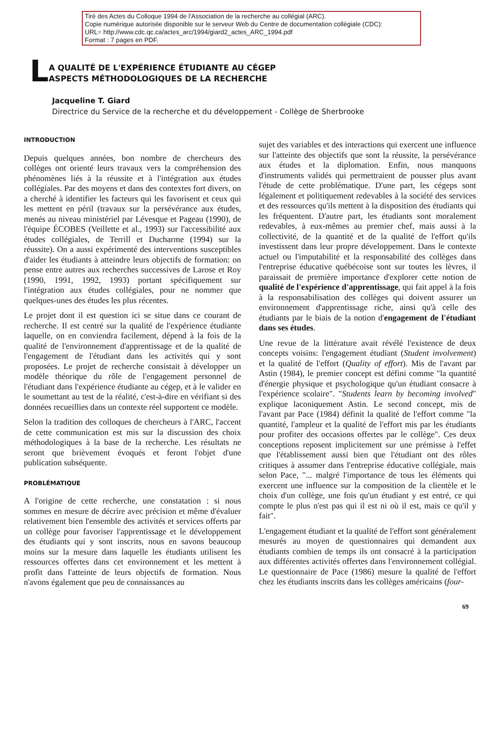Tiré des Actes du Colloque 1994 de l'Association de la recherche au collégial (ARC).
Copie numérique autorisée disponible sur le serveur Web du Centre de documentation collégiale (CDC):
URL= http://www.cdc.qc.ca/actes_arc/1994/giard2_actes_ARC_1994.pdf
Format : 7 pages en PDF.
L
A QUALITÉ DE L'EXPÉRIENCE ÉTUDIANTE AU CÉGEP
ASPECTS MÉTHODOLOGIQUES DE LA RECHERCHE
Jacqueline T. Giard
Directrice du Service de la recherche et du développement - Collège de Sherbrooke
INTRODUCTION
Depuis quelques années, bon nombre de chercheurs des collèges ont orienté leurs travaux vers la compréhension des phénomènes liés à la réussite et à l'intégration aux études collégiales. Par des moyens et dans des contextes fort divers, on a cherché à identifier les facteurs qui les favorisent et ceux qui les mettent en péril (travaux sur la persévérance aux études, menés au niveau ministériel par Lévesque et Pageau (1990), de l'équipe ÉCOBES (Veillette et al., 1993) sur l'accessibilité aux études collégiales, de Terrill et Ducharme (1994) sur la réussite). On a aussi expérimenté des interventions susceptibles d'aider les étudiants à atteindre leurs objectifs de formation: on pense entre autres aux recherches successives de Larose et Roy (1990, 1991, 1992, 1993) portant spécifiquement sur l'intégration aux études collégiales, pour ne nommer que quelques-unes des études les plus récentes.
Le projet dont il est question ici se situe dans ce courant de recherche. Il est centré sur la qualité de l'expérience étudiante laquelle, on en conviendra facilement, dépend à la fois de la qualité de l'environnement d'apprentissage et de la qualité de l'engagement de l'étudiant dans les activités qui y sont proposées. Le projet de recherche consistait à développer un modèle théorique du rôle de l'engagement personnel de l'étudiant dans l'expérience étudiante au cégep, et à le valider en le soumettant au test de la réalité, c'est-à-dire en vérifiant si des données recueillies dans un contexte réel supportent ce modèle.
Selon la tradition des colloques de chercheurs à l'ARC, l'accent de cette communication est mis sur la discussion des choix méthodologiques à la base de la recherche. Les résultats ne seront que brièvement évoqués et feront l'objet d'une publication subséquente.
PROBLÉMATIQUE
A l'origine de cette recherche, une constatation : si nous sommes en mesure de décrire avec précision et même d'évaluer relativement bien l'ensemble des activités et services offerts par un collège pour favoriser l'apprentissage et le développement des étudiants qui y sont inscrits, nous en savons beaucoup moins sur la mesure dans laquelle les étudiants utilisent les ressources offertes dans cet environnement et les mettent à profit dans l'atteinte de leurs objectifs de formation. Nous n'avons également que peu de connaissances au
sujet des variables et des interactions qui exercent une influence sur l'atteinte des objectifs que sont la réussite, la persévérance aux études et la diplomation. Enfin, nous manquons d'instruments validés qui permettraient de pousser plus avant l'étude de cette problématique. D'une part, les cégeps sont légalement et politiquement redevables à la société des services et des ressources qu'ils mettent à la disposition des étudiants qui les fréquentent. D'autre part, les étudiants sont moralement redevables, à eux-mêmes au premier chef, mais aussi à la collectivité, de la quantité et de la qualité de l'effort qu'ils investissent dans leur propre développement. Dans le contexte actuel ou l'imputabilité et la responsabilité des collèges dans l'entreprise éducative québécoise sont sur toutes les lèvres, il paraissait de première importance d'explorer cette notion de qualité de l'expérience d'apprentissage, qui fait appel à la fois à la responsabilisation des collèges qui doivent assurer un environnement d'apprentissage riche, ainsi qu'à celle des étudiants par le biais de la notion d'engagement de l'étudiant dans ses études.
Une revue de la littérature avait révélé l'existence de deux concepts voisins: l'engagement étudiant (Student involvement) et la qualité de l'effort (Quality of effort). Mis de l'avant par Astin (1984), le premier concept est défini comme "la quantité d'énergie physique et psychologique qu'un étudiant consacre à l'expérience scolaire". "Students learn by becoming involved" explique laconiquement Astin. Le second concept, mis de l'avant par Pace (1984) définit la qualité de l'effort comme "la quantité, l'ampleur et la qualité de l'effort mis par les étudiants pour profiter des occasions offertes par le collège". Ces deux conceptions reposent implicitement sur une prémisse à l'effet que l'établissement aussi bien que l'étudiant ont des rôles critiques à assumer dans l'entreprise éducative collégiale, mais selon Pace, "... malgré l'importance de tous les éléments qui exercent une influence sur la composition de la clientèle et le choix d'un collège, une fois qu'un étudiant y est entré, ce qui compte le plus n'est pas qui il est ni où il est, mais ce qu'il y fait".
L'engagement étudiant et la qualité de l'effort sont généralement mesurés au moyen de questionnaires qui demandent aux étudiants combien de temps ils ont consacré à la participation aux différentes activités offertes dans l'environnement collégial. Le questionnaire de Pace (1986) mesure la qualité de l'effort chez les étudiants inscrits dans les collèges américains (four-
69